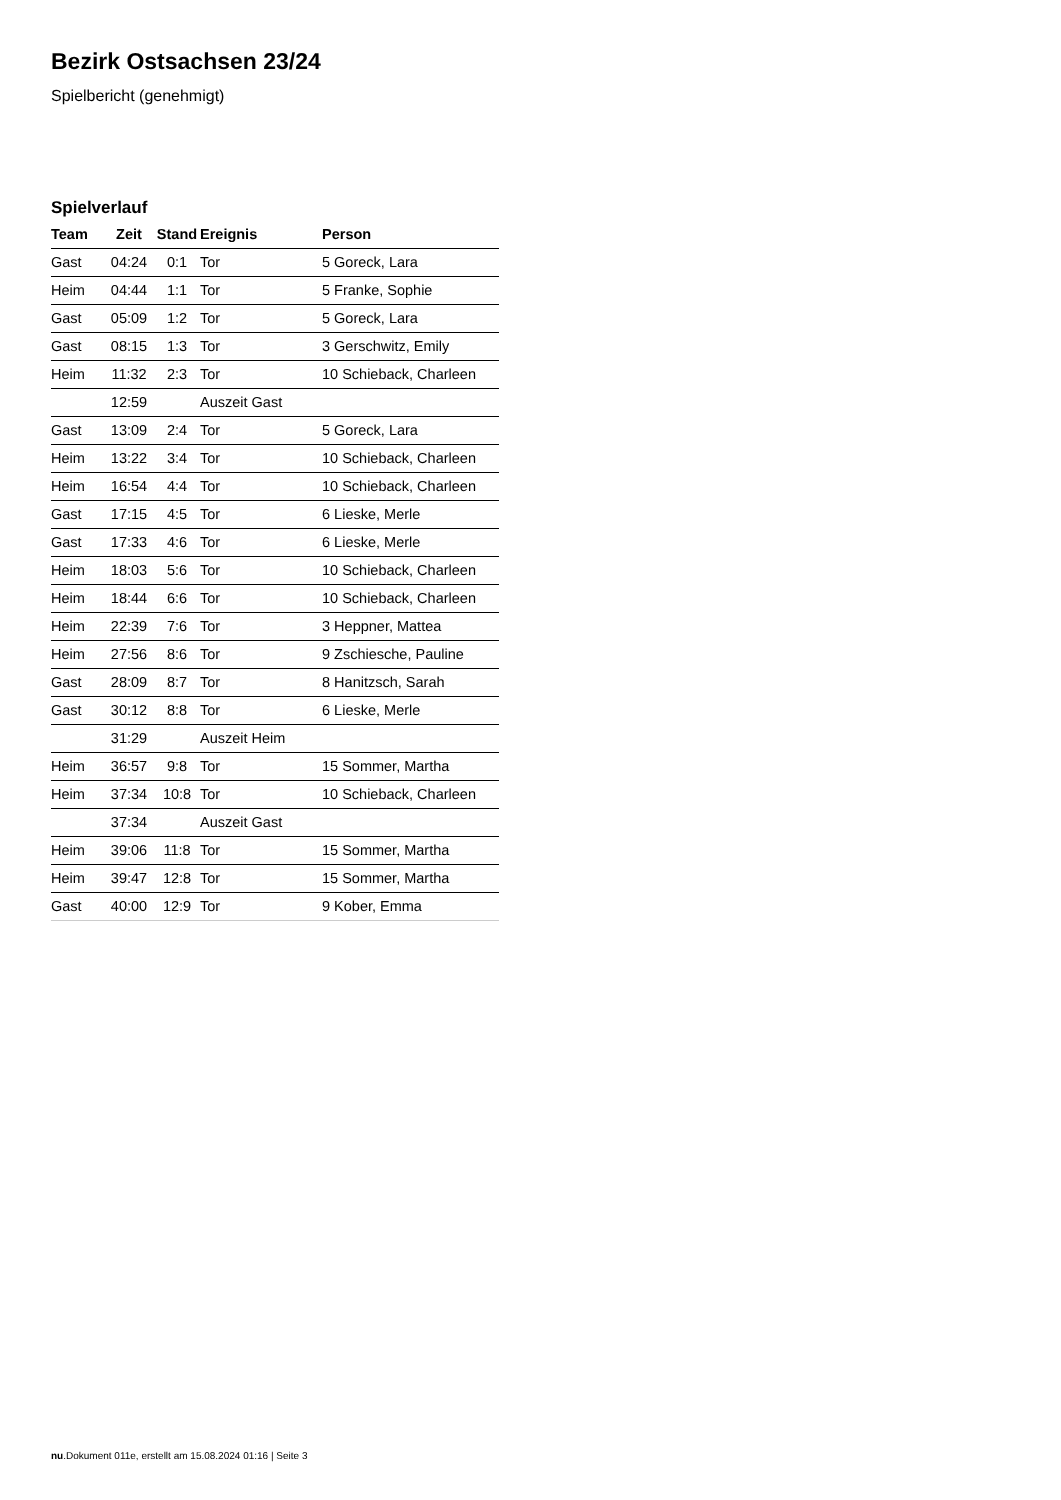Bezirk Ostsachsen 23/24
Spielbericht (genehmigt)
Spielverlauf
| Team | Zeit | Stand | Ereignis | Person |
| --- | --- | --- | --- | --- |
| Gast | 04:24 | 0:1 | Tor | 5 Goreck, Lara |
| Heim | 04:44 | 1:1 | Tor | 5 Franke, Sophie |
| Gast | 05:09 | 1:2 | Tor | 5 Goreck, Lara |
| Gast | 08:15 | 1:3 | Tor | 3 Gerschwitz, Emily |
| Heim | 11:32 | 2:3 | Tor | 10 Schieback, Charleen |
| | 12:59 | | Auszeit Gast | |
| Gast | 13:09 | 2:4 | Tor | 5 Goreck, Lara |
| Heim | 13:22 | 3:4 | Tor | 10 Schieback, Charleen |
| Heim | 16:54 | 4:4 | Tor | 10 Schieback, Charleen |
| Gast | 17:15 | 4:5 | Tor | 6 Lieske, Merle |
| Gast | 17:33 | 4:6 | Tor | 6 Lieske, Merle |
| Heim | 18:03 | 5:6 | Tor | 10 Schieback, Charleen |
| Heim | 18:44 | 6:6 | Tor | 10 Schieback, Charleen |
| Heim | 22:39 | 7:6 | Tor | 3 Heppner, Mattea |
| Heim | 27:56 | 8:6 | Tor | 9 Zschiesche, Pauline |
| Gast | 28:09 | 8:7 | Tor | 8 Hanitzsch, Sarah |
| Gast | 30:12 | 8:8 | Tor | 6 Lieske, Merle |
| | 31:29 | | Auszeit Heim | |
| Heim | 36:57 | 9:8 | Tor | 15 Sommer, Martha |
| Heim | 37:34 | 10:8 | Tor | 10 Schieback, Charleen |
| | 37:34 | | Auszeit Gast | |
| Heim | 39:06 | 11:8 | Tor | 15 Sommer, Martha |
| Heim | 39:47 | 12:8 | Tor | 15 Sommer, Martha |
| Gast | 40:00 | 12:9 | Tor | 9 Kober, Emma |
nu.Dokument 011e, erstellt am 15.08.2024 01:16 | Seite 3